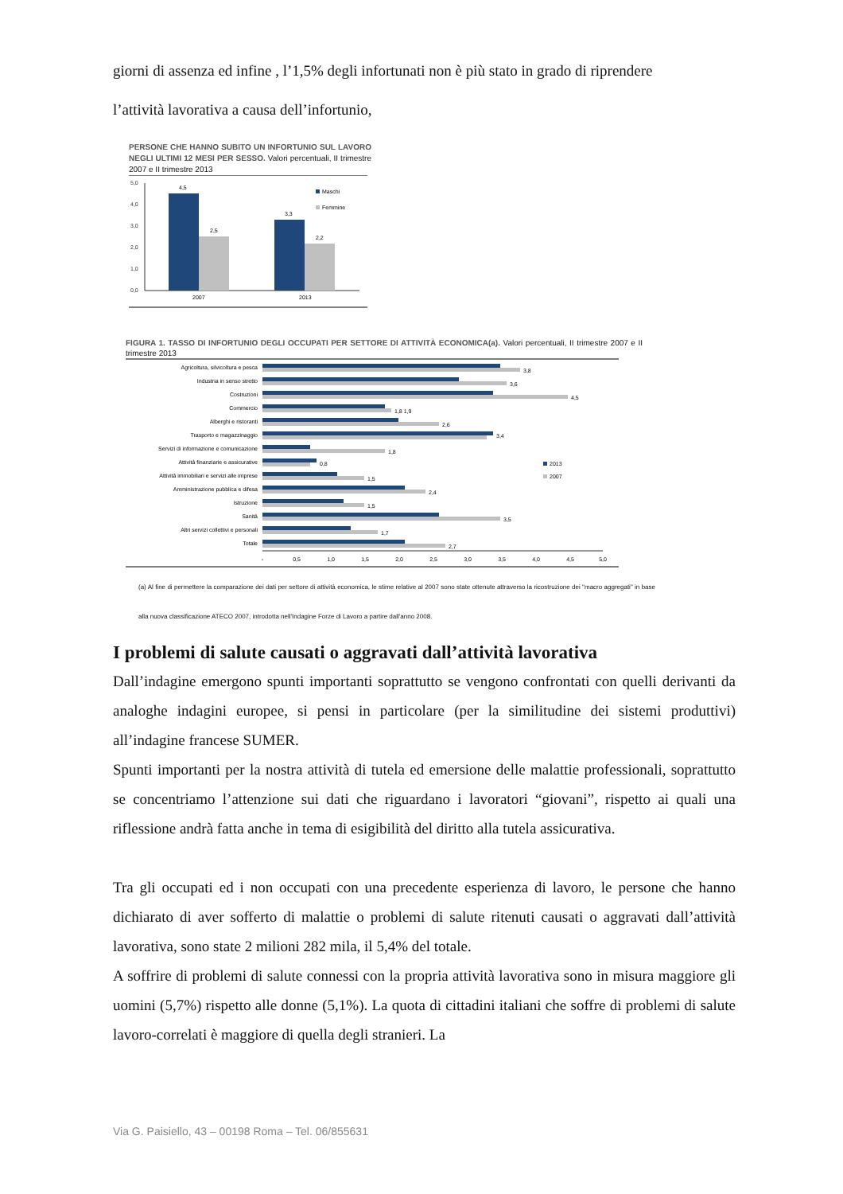giorni di assenza ed infine , l’1,5% degli infortunati non è più stato in grado di riprendere
l’attività lavorativa a causa dell’infortunio,
PERSONE CHE HANNO SUBITO UN INFORTUNIO SUL LAVORO NEGLI ULTIMI 12 MESI PER SESSO. Valori percentuali, II trimestre 2007 e II trimestre 2013
5,0
4,0
3,0
2,0
1,0
0,0
4,5
2,5
3,3
2,2
2007
2013
Maschi
Femmine
FIGURA 1. TASSO DI INFORTUNIO DEGLI OCCUPATI PER SETTORE DI ATTIVITÀ ECONOMICA(a). Valori percentuali, II trimestre 2007 e II trimestre 2013
Agricoltura, silvicoltura e pesca
Industria in senso stretto
Costruzioni
Commercio
Alberghi e ristoranti
Trasporto e magazzinaggio
Servizi di informazione e comunicazione
Attività finanziarie e assicurative
Attività immobiliari e servizi alle imprese
Amministrazione pubblica e difesa
Istruzione
Sanità
Altri servizi collettivi e personali
Totale
3,8
3,6
4,5
1,8 1,9
2,6
3,4
1,8
0,8
1,5
2,4
1,5
3,5
1,7
2,7
2013
2007
-
0,5
1,0
1,5
2,0
2,5
3,0
3,5
4,0
4,5
5,0
(a) Al fine di permettere la comparazione dei dati per settore di attività economica, le stime relative al 2007 sono state ottenute attraverso la ricostruzione dei "macro aggregati" in base alla nuova classificazione ATECO 2007, introdotta nell'Indagine Forze di Lavoro a partire dall'anno 2008.
I problemi di salute causati o aggravati dall’attività lavorativa
Dall’indagine emergono spunti importanti soprattutto se vengono confrontati con quelli derivanti da analoghe indagini europee, si pensi in particolare (per la similitudine dei sistemi produttivi) all’indagine francese SUMER.
Spunti importanti per la nostra attività di tutela ed emersione delle malattie professionali, soprattutto se concentriamo l’attenzione sui dati che riguardano i lavoratori “giovani”, rispetto ai quali una riflessione andrà fatta anche in tema di esigibilità del diritto alla tutela assicurativa.
Tra gli occupati ed i non occupati con una precedente esperienza di lavoro, le persone che hanno dichiarato di aver sofferto di malattie o problemi di salute ritenuti causati o aggravati dall’attività lavorativa, sono state 2 milioni 282 mila, il 5,4% del totale.
A soffrire di problemi di salute connessi con la propria attività lavorativa sono in misura maggiore gli uomini (5,7%) rispetto alle donne (5,1%). La quota di cittadini italiani che soffre di problemi di salute lavoro-correlati è maggiore di quella degli stranieri. La
Via G. Paisiello, 43 – 00198 Roma – Tel. 06/855631